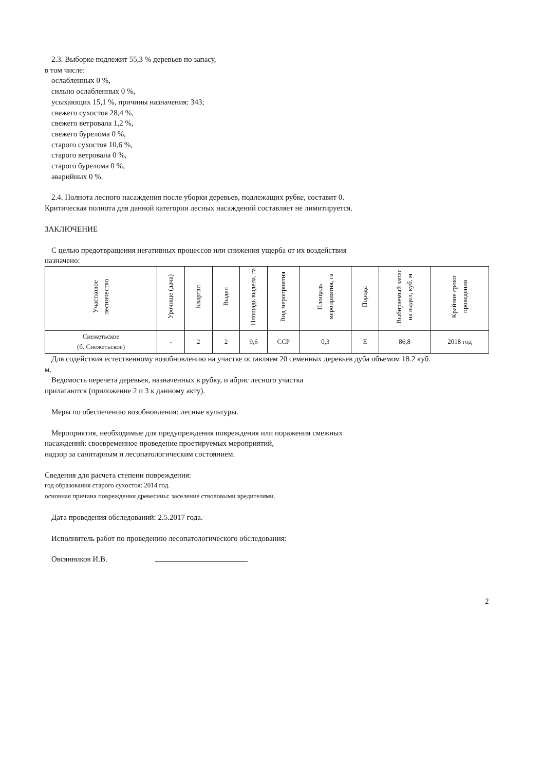2.3. Выборке подлежит 55,3 % деревьев по запасу,
в том числе:
ослабленных 0 %,
сильно ослабленных 0 %,
усыхающих 15,1 %, причины назначения: 343;
свежего сухостоя 28,4 %,
свежего ветровала 1,2 %,
свежего бурелома 0 %,
старого сухостоя 10,6 %,
старого ветровала 0 %,
старого бурелома 0 %,
аварийных 0 %.
2.4. Полнота лесного насаждения после уборки деревьев, подлежащих рубке, составит 0.
Критическая полнота для данной категории лесных насаждений составляет не лимитируется.
ЗАКЛЮЧЕНИЕ
С целью предотвращения негативных процессов или снижения ущерба от их воздействия
назначено:
| Участковое лесничество | Урочище (дача) | Квартал | Выдел | Площадь выдела, га | Вид мероприятия | Площадь мероприятия, га | Порода | Выбираемый запас на выдел, куб. м | Крайние сроки проведения |
| --- | --- | --- | --- | --- | --- | --- | --- | --- | --- |
| Снежетьское (б. Снежетьское) | - | 2 | 2 | 9,6 | ССР | 0,3 | Е | 86,8 | 2018 год |
Для содействия естественному возобновлению на участке оставляем 20 семенных деревьев дуба объемом 18.2 куб.
м.
Ведомость перечета деревьев, назначенных в рубку, и абрис лесного участка
прилагаются (приложение 2 и 3 к данному акту).
Меры по обеспечению возобновления: лесные культуры.
Мероприятия, необходимые для предупреждения повреждения или поражения смежных
насаждений: своевременное проведение проетируемых мероприятий,
надзор за санитарным и лесопатологическим состоянием.
Сведения для расчета степени повреждения:
год образования старого сухостоя: 2014 год.
основная причина повреждения древесины: заселение стволовыми вредителями.
Дата проведения обследований: 2.5.2017 года.
Исполнитель работ по проведению лесопатологического обследования:
Овсянников И.В.
2